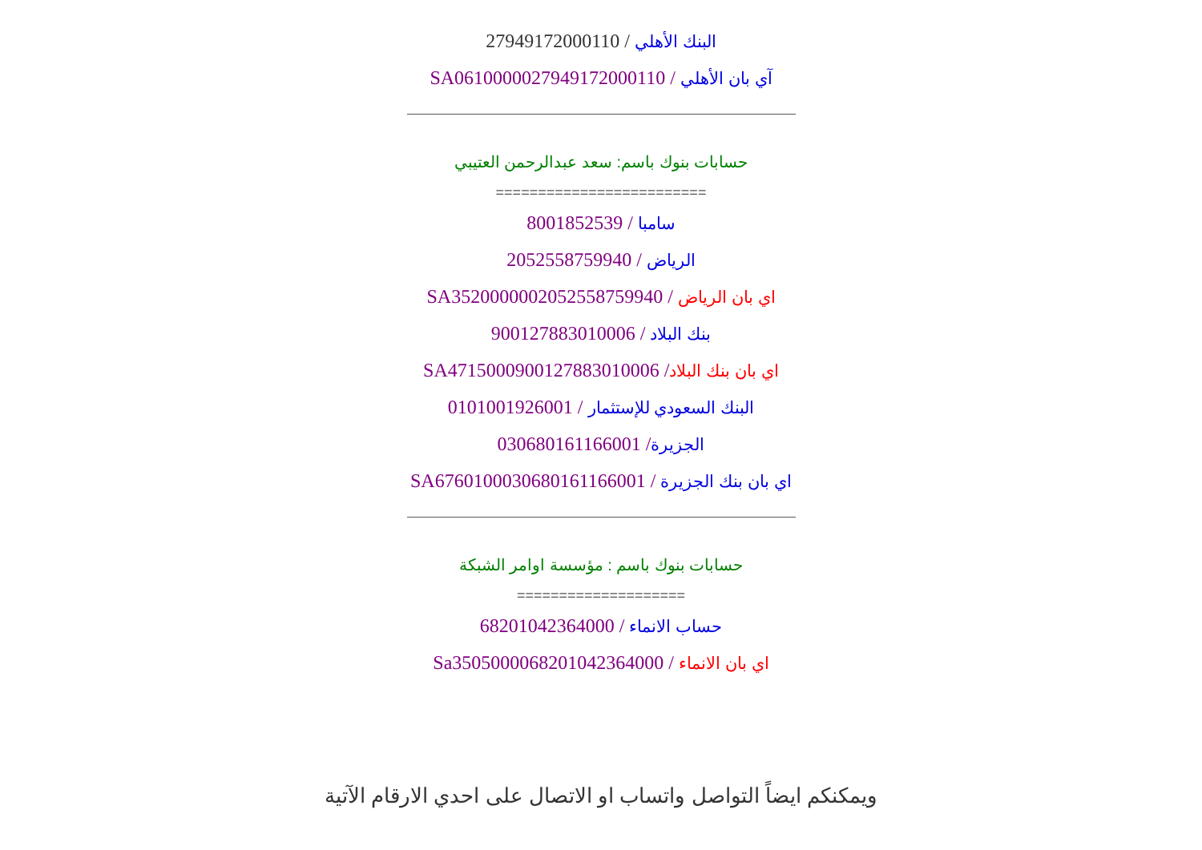البنك الأهلي / 27949172000110
آي بان الأهلي / SA0610000027949172000110
حسابات بنوك باسم: سعد عبدالرحمن العتيبي
=========================
سامبا / 8001852539
الرياض / 2052558759940
اي بان الرياض / SA3520000002052558759940
بنك البلاد / 900127883010006
اي بان بنك البلاد/ SA4715000900127883010006
البنك السعودي للإستثمار / 0101001926001
الجزيرة/ 030680161166001
اي بان بنك الجزيرة / SA6760100030680161166001
حسابات بنوك باسم : مؤسسة اوامر الشبكة
====================
حساب الانماء / 68201042364000
اي بان الانماء / Sa3505000068201042364000
ويمكنكم ايضاً التواصل واتساب او الاتصال على احدي الارقام الآتية